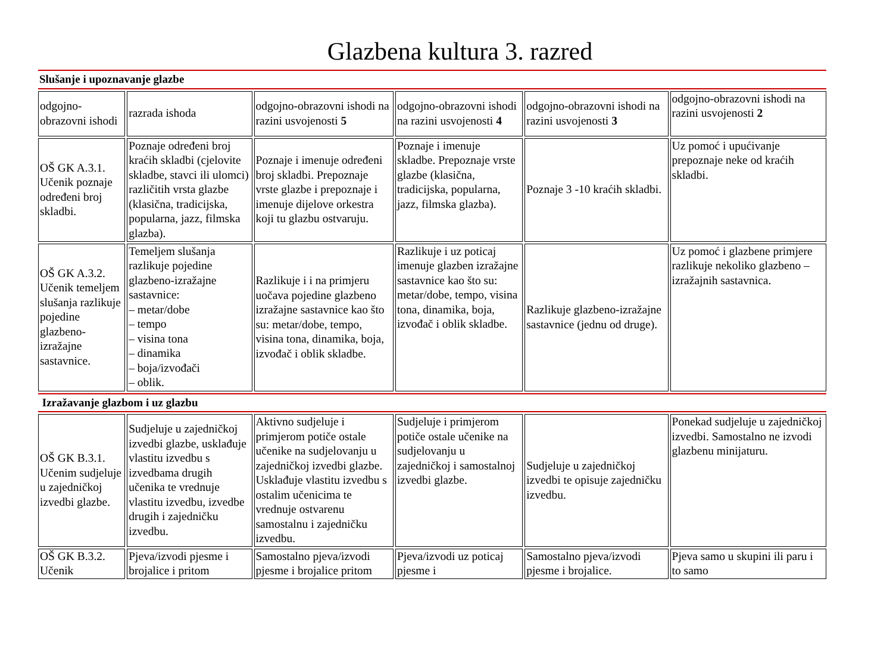Glazbena kultura 3. razred
| Slušanje i upoznavanje glazbe | | | | | |
| odgojno-obrazovni ishodi | razrada ishoda | odgojno-obrazovni ishodi na razini usvojenosti 5 | odgojno-obrazovni ishodi na razini usvojenosti 4 | odgojno-obrazovni ishodi na razini usvojenosti 3 | odgojno-obrazovni ishodi na razini usvojenosti 2 |
| OŠ GK A.3.1. Učenik poznaje određeni broj skladbi. | Poznaje određeni broj kraćih skladbi (cjelovite skladbe, stavci ili ulomci) različitih vrsta glazbe (klasična, tradicijska, popularna, jazz, filmska glazba). | Poznaje i imenuje određeni broj skladbi. Prepoznaje vrste glazbe i prepoznaje i imenuje dijelove orkestra koji tu glazbu ostvaruju. | Poznaje i imenuje skladbe. Prepoznaje vrste glazbe (klasična, tradicijska, popularna, jazz, filmska glazba). | Poznaje 3 -10 kraćih skladbi. | Uz pomoć i upućivanje prepoznaje neke od kraćih skladbi. |
| OŠ GK A.3.2. Učenik temeljem slušanja razlikuje pojedine glazbeno-izražajne sastavnice. | Temeljem slušanja razlikuje pojedine glazbeno-izražajne sastavnice: – metar/dobe – tempo – visina tona – dinamika – boja/izvođači – oblik. | Razlikuje i i na primjeru uočava pojedine glazbeno izražajne sastavnice kao što su: metar/dobe, tempo, visina tona, dinamika, boja, izvođač i oblik skladbe. | Razlikuje i uz poticaj imenuje glazben izražajne sastavnice kao što su: metar/dobe, tempo, visina tona, dinamika, boja, izvođač i oblik skladbe. | Razlikuje glazbeno-izražajne sastavnice (jednu od druge). | Uz pomoć i glazbene primjere razlikuje nekoliko glazbeno – izražajnih sastavnica. |
| Izražavanje glazbom i uz glazbu | | | | | |
| OŠ GK B.3.1. Učenim sudjeluje u zajedničkoj izvedbi glazbe. | Sudjeluje u zajedničkoj izvedbi glazbe, usklađuje vlastitu izvedbu s izvedbama drugih učenika te vrednuje vlastitu izvedbu, izvedbe drugih i zajedničku izvedbu. | Aktivno sudjeluje i primjerom potiče ostale učenike na sudjelovanju u zajedničkoj izvedbi glazbe. Usklađuje vlastitu izvedbu s ostalim učenicima te vrednuje ostvarenu samostalnu i zajedničku izvedbu. | Sudjeluje i primjerom potiče ostale učenike na sudjelovanju u zajedničkoj i samostalnoj izvedbi glazbe. | Sudjeluje u zajedničkoj izvedbi te opisuje zajedničku izvedbu. | Ponekad sudjeluje u zajedničkoj izvedbi. Samostalno ne izvodi glazbenu minijaturu. |
| OŠ GK B.3.2. Učenik | Pjeva/izvodi pjesme i brojalice i pritom | Samostalno pjeva/izvodi pjesme i brojalice pritom | Pjeva/izvodi uz poticaj pjesme i | Samostalno pjeva/izvodi pjesme i brojalice. | Pjeva samo u skupini ili paru i to samo |